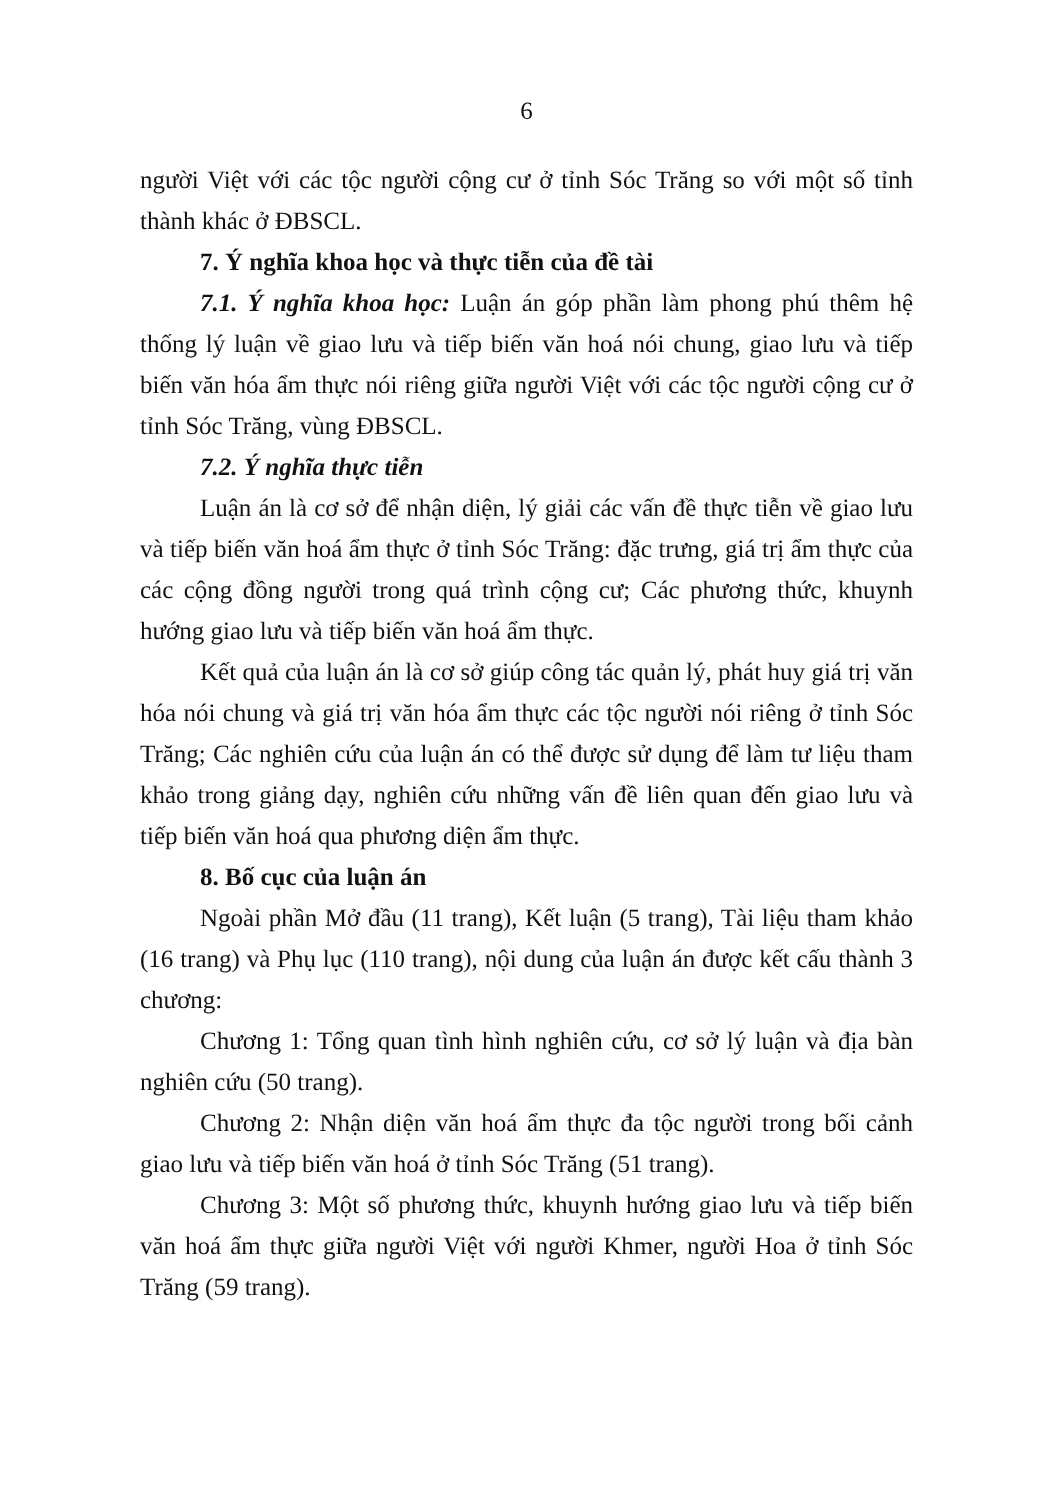6
người Việt với các tộc người cộng cư ở tỉnh Sóc Trăng so với một số tỉnh thành khác ở ĐBSCL.
7. Ý nghĩa khoa học và thực tiễn của đề tài
7.1. Ý nghĩa khoa học: Luận án góp phần làm phong phú thêm hệ thống lý luận về giao lưu và tiếp biến văn hoá nói chung, giao lưu và tiếp biến văn hóa ẩm thực nói riêng giữa người Việt với các tộc người cộng cư ở tỉnh Sóc Trăng, vùng ĐBSCL.
7.2. Ý nghĩa thực tiễn
Luận án là cơ sở để nhận diện, lý giải các vấn đề thực tiễn về giao lưu và tiếp biến văn hoá ẩm thực ở tỉnh Sóc Trăng: đặc trưng, giá trị ẩm thực của các cộng đồng người trong quá trình cộng cư; Các phương thức, khuynh hướng giao lưu và tiếp biến văn hoá ẩm thực.
Kết quả của luận án là cơ sở giúp công tác quản lý, phát huy giá trị văn hóa nói chung và giá trị văn hóa ẩm thực các tộc người nói riêng ở tỉnh Sóc Trăng; Các nghiên cứu của luận án có thể được sử dụng để làm tư liệu tham khảo trong giảng dạy, nghiên cứu những vấn đề liên quan đến giao lưu và tiếp biến văn hoá qua phương diện ẩm thực.
8. Bố cục của luận án
Ngoài phần Mở đầu (11 trang), Kết luận (5 trang), Tài liệu tham khảo (16 trang) và Phụ lục (110 trang), nội dung của luận án được kết cấu thành 3 chương:
Chương 1: Tổng quan tình hình nghiên cứu, cơ sở lý luận và địa bàn nghiên cứu (50 trang).
Chương 2: Nhận diện văn hoá ẩm thực đa tộc người trong bối cảnh giao lưu và tiếp biến văn hoá ở tỉnh Sóc Trăng (51 trang).
Chương 3: Một số phương thức, khuynh hướng giao lưu và tiếp biến văn hoá ẩm thực giữa người Việt với người Khmer, người Hoa ở tỉnh Sóc Trăng (59 trang).